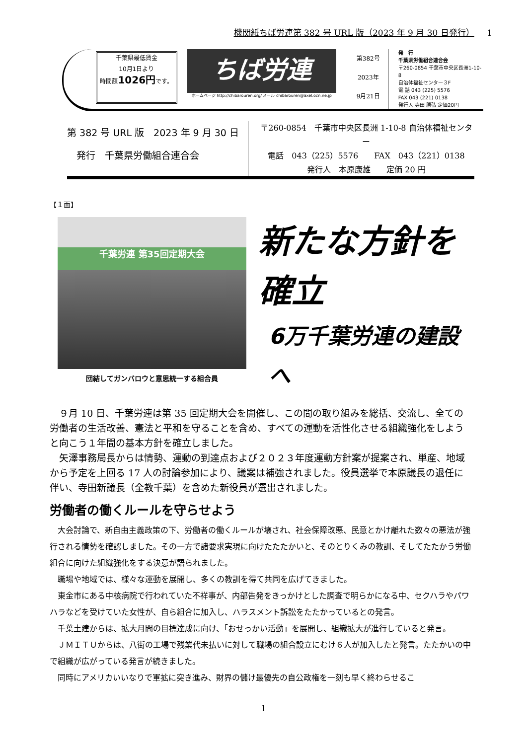機関紙ちば労連第 382 号 URL 版（2023 年 9 月 30 日発行） 1
千葉県最低賃金
10月1日より
時間額1026円です。
ちば労連
ホームページ http://chibarouren.org/ メール chibarouren@axel.ocn.ne.jp
第382号
2023年
9月21日
発　行
千葉県労働組合連合会
〒260-0854 千葉市中央区長洲1-10-8
自治体福祉センター３F
電 話 043 (225) 5576
FAX 043 (221) 0138
発行人 寺田 勝弘 定価20円
第 382 号 URL 版　2023 年 9 月 30 日
　発行　千葉県労働組合連合会
〒260-0854　千葉市中央区長洲 1-10-8 自治体福祉センター
電話　043（225）5576　　FAX　043（221）0138
発行人　本原康雄　　定価 20 円
【１面】
千葉労連 第35回定期大会
団結してガンバロウと意思統一する組合員
新たな方針を
確立
6万千葉労連の建設
へ
９月 10 日、千葉労連は第 35 回定期大会を開催し、この間の取り組みを総括、交流し、全ての労働者の生活改善、憲法と平和を守ることを含め、すべての運動を活性化させる組織強化をしようと向こう１年間の基本方針を確立しました。
矢澤事務局長からは情勢、運動の到達点および２０２３年度運動方針案が提案され、単産、地域から予定を上回る 17 人の討論参加により、議案は補強されました。役員選挙で本原議長の退任に伴い、寺田新議長（全教千葉）を含めた新役員が選出されました。
労働者の働くルールを守らせよう
大会討論で、新自由主義政策の下、労働者の働くルールが壊され、社会保障改悪、民意とかけ離れた数々の悪法が強行される情勢を確認しました。その一方で諸要求実現に向けたたたかいと、そのとりくみの教訓、そしてたたかう労働組合に向けた組織強化をする決意が語られました。
職場や地域では、様々な運動を展開し、多くの教訓を得て共同を広げてきました。
東金市にある中核病院で行われていた不祥事が、内部告発をきっかけとした調査で明らかになる中、セクハラやパワハラなどを受けていた女性が、自ら組合に加入し、ハラスメント訴訟をたたかっているとの発言。
千葉土建からは、拡大月間の目標達成に向け、「おせっかい活動」を展開し、組織拡大が進行していると発言。
ＪＭＩＴＵからは、八街の工場で残業代未払いに対して職場の組合設立にむけ６人が加入したと発言。たたかいの中で組織が広がっている発言が続きました。
同時にアメリカいいなりで軍拡に突き進み、財界の儲け最優先の自公政権を一刻も早く終わらせるこ
1